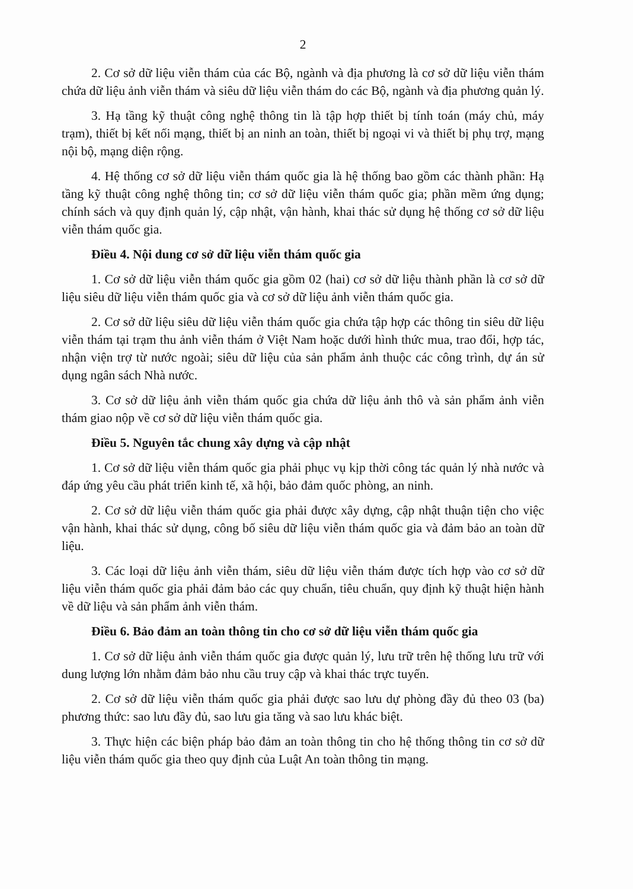2
2. Cơ sở dữ liệu viễn thám của các Bộ, ngành và địa phương là cơ sở dữ liệu viễn thám chứa dữ liệu ảnh viễn thám và siêu dữ liệu viễn thám do các Bộ, ngành và địa phương quản lý.
3. Hạ tầng kỹ thuật công nghệ thông tin là tập hợp thiết bị tính toán (máy chủ, máy trạm), thiết bị kết nối mạng, thiết bị an ninh an toàn, thiết bị ngoại vi và thiết bị phụ trợ, mạng nội bộ, mạng diện rộng.
4. Hệ thống cơ sở dữ liệu viễn thám quốc gia là hệ thống bao gồm các thành phần: Hạ tầng kỹ thuật công nghệ thông tin; cơ sở dữ liệu viễn thám quốc gia; phần mềm ứng dụng; chính sách và quy định quản lý, cập nhật, vận hành, khai thác sử dụng hệ thống cơ sở dữ liệu viễn thám quốc gia.
Điều 4. Nội dung cơ sở dữ liệu viễn thám quốc gia
1. Cơ sở dữ liệu viễn thám quốc gia gồm 02 (hai) cơ sở dữ liệu thành phần là cơ sở dữ liệu siêu dữ liệu viễn thám quốc gia và cơ sở dữ liệu ảnh viễn thám quốc gia.
2. Cơ sở dữ liệu siêu dữ liệu viễn thám quốc gia chứa tập hợp các thông tin siêu dữ liệu viễn thám tại trạm thu ảnh viễn thám ở Việt Nam hoặc dưới hình thức mua, trao đổi, hợp tác, nhận viện trợ từ nước ngoài; siêu dữ liệu của sản phẩm ảnh thuộc các công trình, dự án sử dụng ngân sách Nhà nước.
3. Cơ sở dữ liệu ảnh viễn thám quốc gia chứa dữ liệu ảnh thô và sản phẩm ảnh viễn thám giao nộp về cơ sở dữ liệu viễn thám quốc gia.
Điều 5. Nguyên tắc chung xây dựng và cập nhật
1. Cơ sở dữ liệu viễn thám quốc gia phải phục vụ kịp thời công tác quản lý nhà nước và đáp ứng yêu cầu phát triển kinh tế, xã hội, bảo đảm quốc phòng, an ninh.
2. Cơ sở dữ liệu viễn thám quốc gia phải được xây dựng, cập nhật thuận tiện cho việc vận hành, khai thác sử dụng, công bố siêu dữ liệu viễn thám quốc gia và đảm bảo an toàn dữ liệu.
3. Các loại dữ liệu ảnh viễn thám, siêu dữ liệu viễn thám được tích hợp vào cơ sở dữ liệu viễn thám quốc gia phải đảm bảo các quy chuẩn, tiêu chuẩn, quy định kỹ thuật hiện hành về dữ liệu và sản phẩm ảnh viễn thám.
Điều 6. Bảo đảm an toàn thông tin cho cơ sở dữ liệu viễn thám quốc gia
1. Cơ sở dữ liệu ảnh viễn thám quốc gia được quản lý, lưu trữ trên hệ thống lưu trữ với dung lượng lớn nhằm đảm bảo nhu cầu truy cập và khai thác trực tuyến.
2. Cơ sở dữ liệu viễn thám quốc gia phải được sao lưu dự phòng đầy đủ theo 03 (ba) phương thức: sao lưu đầy đủ, sao lưu gia tăng và sao lưu khác biệt.
3. Thực hiện các biện pháp bảo đảm an toàn thông tin cho hệ thống thông tin cơ sở dữ liệu viễn thám quốc gia theo quy định của Luật An toàn thông tin mạng.